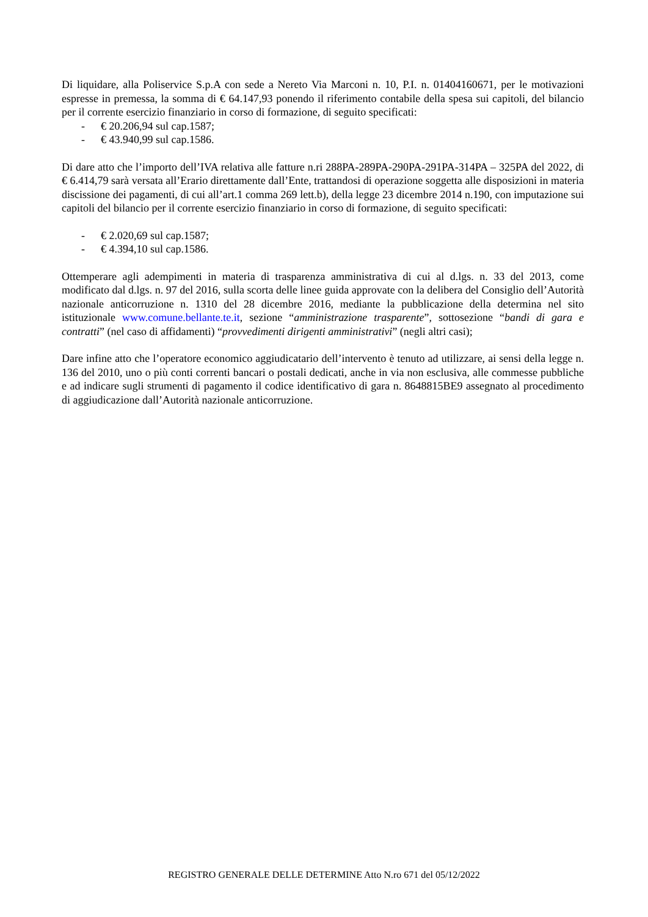Di liquidare, alla Poliservice S.p.A con sede a Nereto Via Marconi n. 10, P.I. n. 01404160671, per le motivazioni espresse in premessa, la somma di € 64.147,93 ponendo il riferimento contabile della spesa sui capitoli, del bilancio per il corrente esercizio finanziario in corso di formazione, di seguito specificati:
- € 20.206,94 sul cap.1587;
- € 43.940,99 sul cap.1586.
Di dare atto che l’importo dell’IVA relativa alle fatture n.ri 288PA-289PA-290PA-291PA-314PA – 325PA del 2022, di € 6.414,79 sarà versata all’Erario direttamente dall’Ente, trattandosi di operazione soggetta alle disposizioni in materia discissione dei pagamenti, di cui all’art.1 comma 269 lett.b), della legge 23 dicembre 2014 n.190, con imputazione sui capitoli del bilancio per il corrente esercizio finanziario in corso di formazione, di seguito specificati:
- € 2.020,69 sul cap.1587;
- € 4.394,10 sul cap.1586.
Ottemperare agli adempimenti in materia di trasparenza amministrativa di cui al d.lgs. n. 33 del 2013, come modificato dal d.lgs. n. 97 del 2016, sulla scorta delle linee guida approvate con la delibera del Consiglio dell’Autorità nazionale anticorruzione n. 1310 del 28 dicembre 2016, mediante la pubblicazione della determina nel sito istituzionale www.comune.bellante.te.it, sezione “amministrazione trasparente”, sottosezione “bandi di gara e contratti” (nel caso di affidamenti) “provvedimenti dirigenti amministrativi” (negli altri casi);
Dare infine atto che l’operatore economico aggiudicatario dell’intervento è tenuto ad utilizzare, ai sensi della legge n. 136 del 2010, uno o più conti correnti bancari o postali dedicati, anche in via non esclusiva, alle commesse pubbliche e ad indicare sugli strumenti di pagamento il codice identificativo di gara n. 8648815BE9 assegnato al procedimento di aggiudicazione dall’Autorità nazionale anticorruzione.
REGISTRO GENERALE DELLE DETERMINE Atto N.ro 671 del 05/12/2022